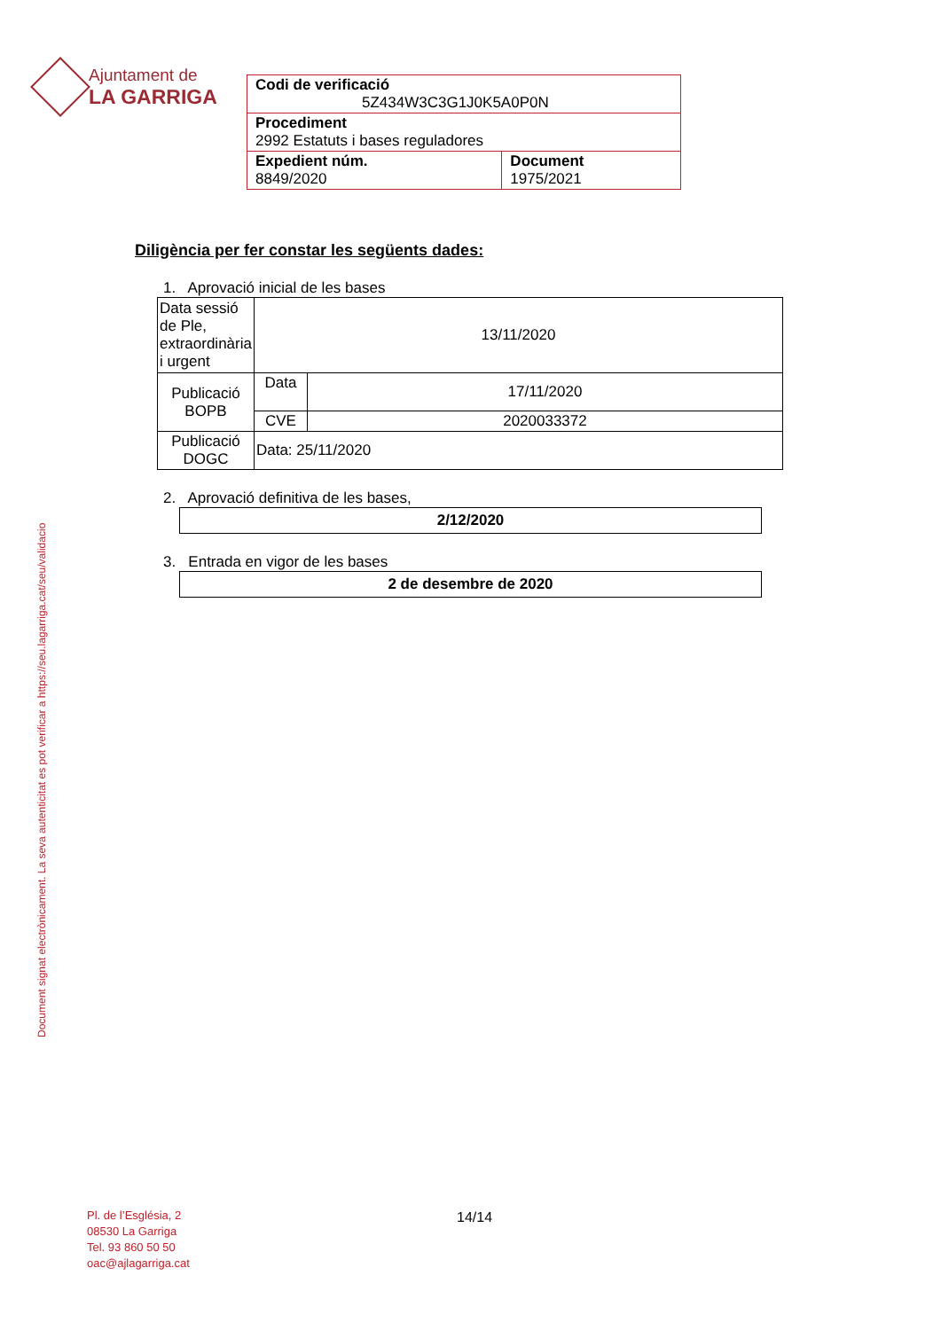Ajuntament de
LA GARRIGA
| Codi de verificació 5Z434W3C3G1J0K5A0P0N | |
| Procediment 2992 Estatuts i bases reguladores | |
| Expedient núm. 8849/2020 | Document 1975/2021 |
Diligència per fer constar les següents dades:
1. Aprovació inicial de les bases
| Data sessió de Ple, extraordinària i urgent | 13/11/2020 | |
| Publicació BOPB | Data | 17/11/2020 |
| | CVE | 2020033372 |
| Publicació DOGC | Data: 25/11/2020 | |
2. Aprovació definitiva de les bases,
2/12/2020
3. Entrada en vigor de les bases
2 de desembre de 2020
Document signat electrònicament. La seva autenticitat es pot verificar a https://seu.lagarriga.cat/seu/validacio
Pl. de l’Església, 2
08530 La Garriga
Tel. 93 860 50 50
oac@ajlagarriga.cat
14/14